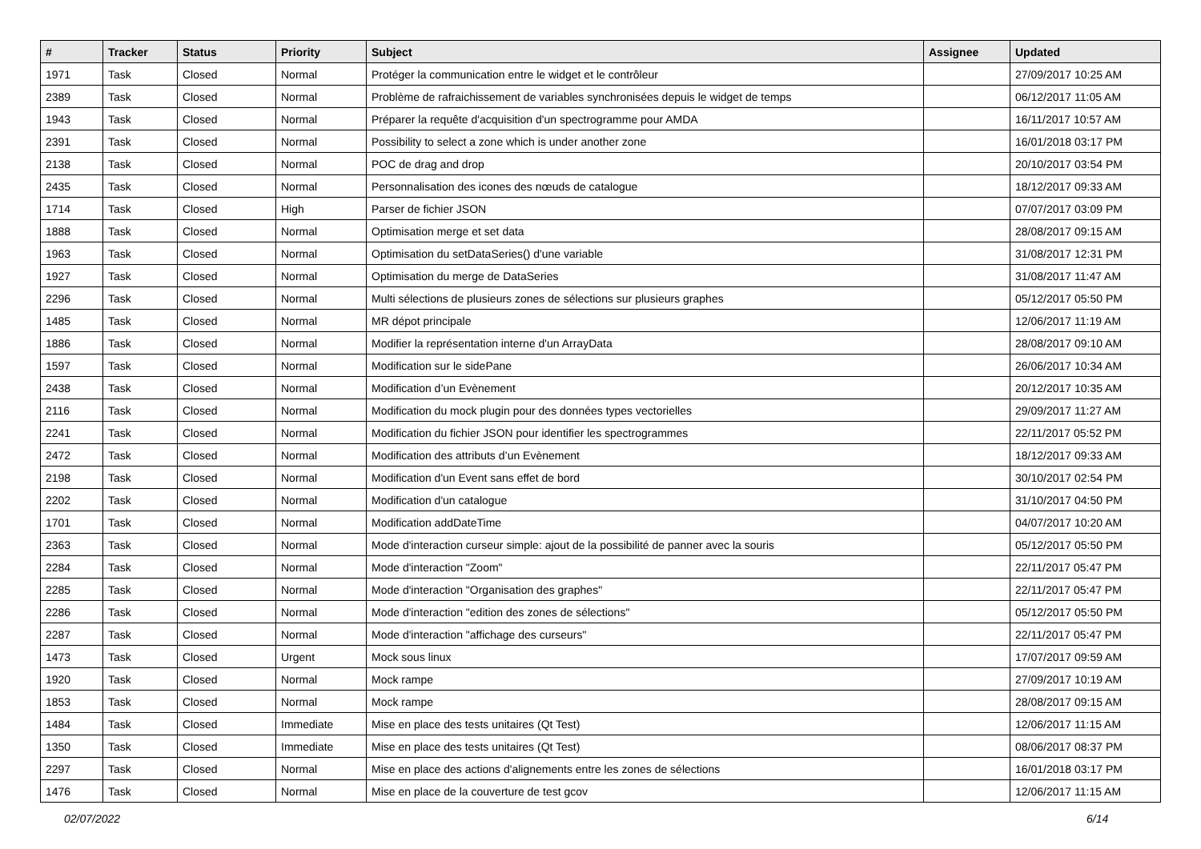| # | Tracker | Status | Priority | Subject | Assignee | Updated |
| --- | --- | --- | --- | --- | --- | --- |
| 1971 | Task | Closed | Normal | Protéger la communication entre le widget et le contrôleur | | 27/09/2017 10:25 AM |
| 2389 | Task | Closed | Normal | Problème de rafraichissement de variables synchronisées depuis le widget de temps | | 06/12/2017 11:05 AM |
| 1943 | Task | Closed | Normal | Préparer la requête d'acquisition d'un spectrogramme pour AMDA | | 16/11/2017 10:57 AM |
| 2391 | Task | Closed | Normal | Possibility to select a zone which is under another zone | | 16/01/2018 03:17 PM |
| 2138 | Task | Closed | Normal | POC de drag and drop | | 20/10/2017 03:54 PM |
| 2435 | Task | Closed | Normal | Personnalisation des icones des nœuds de catalogue | | 18/12/2017 09:33 AM |
| 1714 | Task | Closed | High | Parser de fichier JSON | | 07/07/2017 03:09 PM |
| 1888 | Task | Closed | Normal | Optimisation merge et set data | | 28/08/2017 09:15 AM |
| 1963 | Task | Closed | Normal | Optimisation du setDataSeries() d'une variable | | 31/08/2017 12:31 PM |
| 1927 | Task | Closed | Normal | Optimisation du merge de DataSeries | | 31/08/2017 11:47 AM |
| 2296 | Task | Closed | Normal | Multi sélections de plusieurs zones de sélections sur plusieurs graphes | | 05/12/2017 05:50 PM |
| 1485 | Task | Closed | Normal | MR dépot principale | | 12/06/2017 11:19 AM |
| 1886 | Task | Closed | Normal | Modifier la représentation interne d'un ArrayData | | 28/08/2017 09:10 AM |
| 1597 | Task | Closed | Normal | Modification sur le sidePane | | 26/06/2017 10:34 AM |
| 2438 | Task | Closed | Normal | Modification d’un Evènement | | 20/12/2017 10:35 AM |
| 2116 | Task | Closed | Normal | Modification du mock plugin pour des données types vectorielles | | 29/09/2017 11:27 AM |
| 2241 | Task | Closed | Normal | Modification du fichier JSON pour identifier les spectrogrammes | | 22/11/2017 05:52 PM |
| 2472 | Task | Closed | Normal | Modification des attributs d’un Evènement | | 18/12/2017 09:33 AM |
| 2198 | Task | Closed | Normal | Modification d'un Event sans effet de bord | | 30/10/2017 02:54 PM |
| 2202 | Task | Closed | Normal | Modification d'un catalogue | | 31/10/2017 04:50 PM |
| 1701 | Task | Closed | Normal | Modification addDateTime | | 04/07/2017 10:20 AM |
| 2363 | Task | Closed | Normal | Mode d'interaction curseur simple: ajout de la possibilité de panner avec la souris | | 05/12/2017 05:50 PM |
| 2284 | Task | Closed | Normal | Mode d'interaction "Zoom" | | 22/11/2017 05:47 PM |
| 2285 | Task | Closed | Normal | Mode d'interaction "Organisation des graphes" | | 22/11/2017 05:47 PM |
| 2286 | Task | Closed | Normal | Mode d'interaction "edition des zones de sélections" | | 05/12/2017 05:50 PM |
| 2287 | Task | Closed | Normal | Mode d'interaction "affichage des curseurs" | | 22/11/2017 05:47 PM |
| 1473 | Task | Closed | Urgent | Mock sous linux | | 17/07/2017 09:59 AM |
| 1920 | Task | Closed | Normal | Mock rampe | | 27/09/2017 10:19 AM |
| 1853 | Task | Closed | Normal | Mock rampe | | 28/08/2017 09:15 AM |
| 1484 | Task | Closed | Immediate | Mise en place des tests unitaires (Qt Test) | | 12/06/2017 11:15 AM |
| 1350 | Task | Closed | Immediate | Mise en place des tests unitaires (Qt Test) | | 08/06/2017 08:37 PM |
| 2297 | Task | Closed | Normal | Mise en place des actions d'alignements entre les zones de sélections | | 16/01/2018 03:17 PM |
| 1476 | Task | Closed | Normal | Mise en place de la couverture de test gcov | | 12/06/2017 11:15 AM |
02/07/2022 6/14